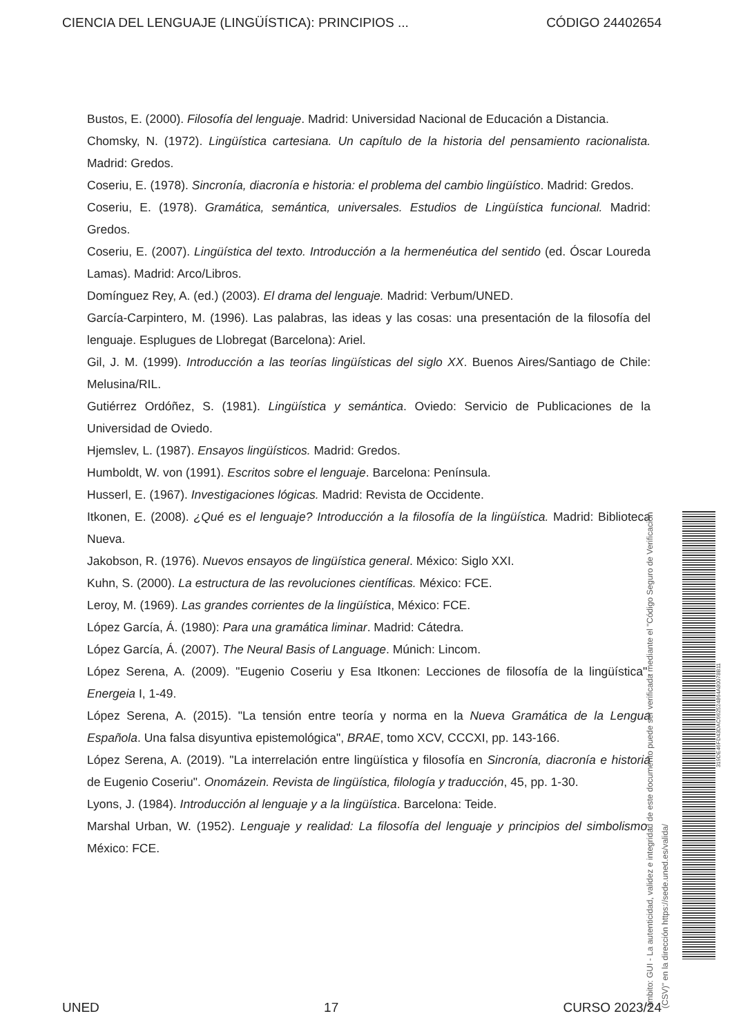CIENCIA DEL LENGUAJE (LINGÜÍSTICA): PRINCIPIOS ... CÓDIGO 24402654
Bustos, E. (2000). Filosofía del lenguaje. Madrid: Universidad Nacional de Educación a Distancia.
Chomsky, N. (1972). Lingüística cartesiana. Un capítulo de la historia del pensamiento racionalista. Madrid: Gredos.
Coseriu, E. (1978). Sincronía, diacronía e historia: el problema del cambio lingüístico. Madrid: Gredos.
Coseriu, E. (1978). Gramática, semántica, universales. Estudios de Lingüística funcional. Madrid: Gredos.
Coseriu, E. (2007). Lingüística del texto. Introducción a la hermenéutica del sentido (ed. Óscar Loureda Lamas). Madrid: Arco/Libros.
Domínguez Rey, A. (ed.) (2003). El drama del lenguaje. Madrid: Verbum/UNED.
García-Carpintero, M. (1996). Las palabras, las ideas y las cosas: una presentación de la filosofía del lenguaje. Esplugues de Llobregat (Barcelona): Ariel.
Gil, J. M. (1999). Introducción a las teorías lingüísticas del siglo XX. Buenos Aires/Santiago de Chile: Melusina/RIL.
Gutiérrez Ordóñez, S. (1981). Lingüística y semántica. Oviedo: Servicio de Publicaciones de la Universidad de Oviedo.
Hjemslev, L. (1987). Ensayos lingüísticos. Madrid: Gredos.
Humboldt, W. von (1991). Escritos sobre el lenguaje. Barcelona: Península.
Husserl, E. (1967). Investigaciones lógicas. Madrid: Revista de Occidente.
Itkonen, E. (2008). ¿Qué es el lenguaje? Introducción a la filosofía de la lingüística. Madrid: Biblioteca Nueva.
Jakobson, R. (1976). Nuevos ensayos de lingüística general. México: Siglo XXI.
Kuhn, S. (2000). La estructura de las revoluciones científicas. México: FCE.
Leroy, M. (1969). Las grandes corrientes de la lingüística, México: FCE.
López García, Á. (1980): Para una gramática liminar. Madrid: Cátedra.
López García, Á. (2007). The Neural Basis of Language. Múnich: Lincom.
López Serena, A. (2009). "Eugenio Coseriu y Esa Itkonen: Lecciones de filosofía de la lingüística". Energeia I, 1-49.
López Serena, A. (2015). "La tensión entre teoría y norma en la Nueva Gramática de la Lengua Española. Una falsa disyuntiva epistemológica", BRAE, tomo XCV, CCCXI, pp. 143-166.
López Serena, A. (2019). "La interrelación entre lingüística y filosofía en Sincronía, diacronía e historia de Eugenio Coseriu". Onomázein. Revista de lingüística, filología y traducción, 45, pp. 1-30.
Lyons, J. (1984). Introducción al lenguaje y a la lingüística. Barcelona: Teide.
Marshal Urban, W. (1952). Lenguaje y realidad: La filosofía del lenguaje y principios del simbolismo. México: FCE.
Ámbito: GUI - La autenticidad, validez e integridad de este documento puede ser verificada mediante el "Código Seguro de Verificación (CSV)" en la dirección https://sede.uned.es/valida/
319DE46FD43DAC662524864A80078B11
UNED 17 CURSO 2023/24